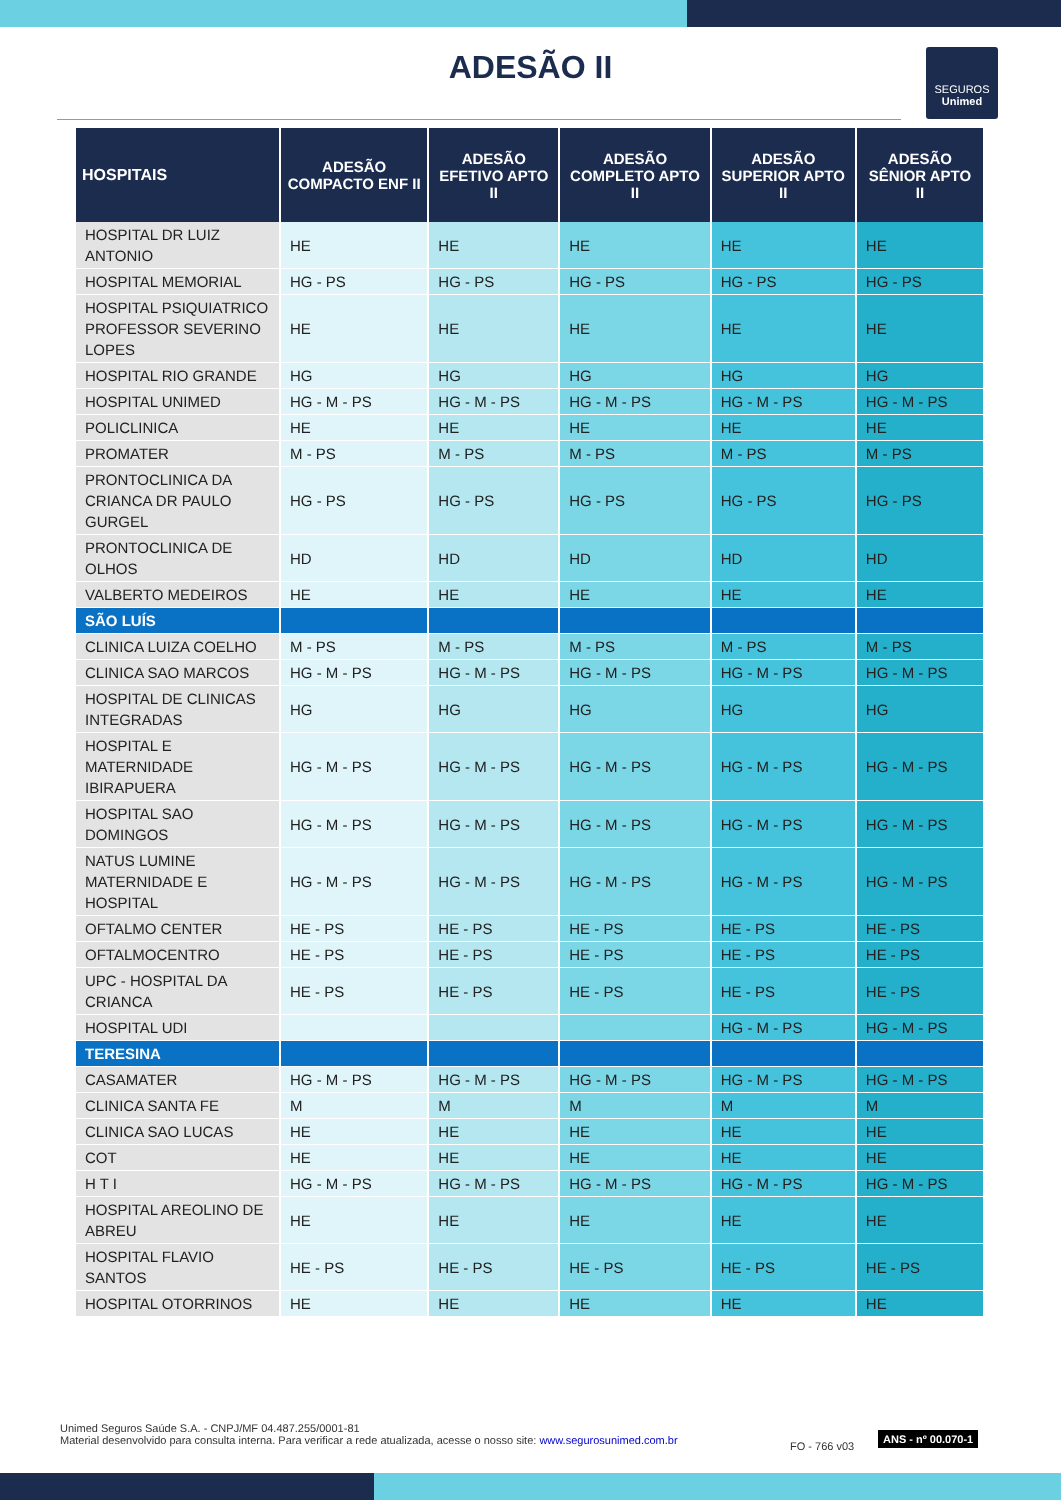ADESÃO II
SEGUROS
Unimed
| HOSPITAIS | ADESÃO COMPACTO ENF II | ADESÃO EFETIVO APTO II | ADESÃO COMPLETO APTO II | ADESÃO SUPERIOR APTO II | ADESÃO SÊNIOR APTO II |
| --- | --- | --- | --- | --- | --- |
| HOSPITAL DR LUIZ ANTONIO | HE | HE | HE | HE | HE |
| HOSPITAL MEMORIAL | HG - PS | HG - PS | HG - PS | HG - PS | HG - PS |
| HOSPITAL PSIQUIATRICO PROFESSOR SEVERINO LOPES | HE | HE | HE | HE | HE |
| HOSPITAL RIO GRANDE | HG | HG | HG | HG | HG |
| HOSPITAL UNIMED | HG - M - PS | HG - M - PS | HG - M - PS | HG - M - PS | HG - M - PS |
| POLICLINICA | HE | HE | HE | HE | HE |
| PROMATER | M - PS | M - PS | M - PS | M - PS | M - PS |
| PRONTOCLINICA DA CRIANCA DR PAULO GURGEL | HG - PS | HG - PS | HG - PS | HG - PS | HG - PS |
| PRONTOCLINICA DE OLHOS | HD | HD | HD | HD | HD |
| VALBERTO MEDEIROS | HE | HE | HE | HE | HE |
| SÃO LUÍS | | | | | |
| CLINICA LUIZA COELHO | M - PS | M - PS | M - PS | M - PS | M - PS |
| CLINICA SAO MARCOS | HG - M - PS | HG - M - PS | HG - M - PS | HG - M - PS | HG - M - PS |
| HOSPITAL DE CLINICAS INTEGRADAS | HG | HG | HG | HG | HG |
| HOSPITAL E MATERNIDADE IBIRAPUERA | HG - M - PS | HG - M - PS | HG - M - PS | HG - M - PS | HG - M - PS |
| HOSPITAL SAO DOMINGOS | HG - M - PS | HG - M - PS | HG - M - PS | HG - M - PS | HG - M - PS |
| NATUS LUMINE MATERNIDADE E HOSPITAL | HG - M - PS | HG - M - PS | HG - M - PS | HG - M - PS | HG - M - PS |
| OFTALMO CENTER | HE - PS | HE - PS | HE - PS | HE - PS | HE - PS |
| OFTALMOCENTRO | HE - PS | HE - PS | HE - PS | HE - PS | HE - PS |
| UPC - HOSPITAL DA CRIANCA | HE - PS | HE - PS | HE - PS | HE - PS | HE - PS |
| HOSPITAL UDI | | | | HG - M - PS | HG - M - PS |
| TERESINA | | | | | |
| CASAMATER | HG - M - PS | HG - M - PS | HG - M - PS | HG - M - PS | HG - M - PS |
| CLINICA SANTA FE | M | M | M | M | M |
| CLINICA SAO LUCAS | HE | HE | HE | HE | HE |
| COT | HE | HE | HE | HE | HE |
| H T I | HG - M - PS | HG - M - PS | HG - M - PS | HG - M - PS | HG - M - PS |
| HOSPITAL AREOLINO DE ABREU | HE | HE | HE | HE | HE |
| HOSPITAL FLAVIO SANTOS | HE - PS | HE - PS | HE - PS | HE - PS | HE - PS |
| HOSPITAL OTORRINOS | HE | HE | HE | HE | HE |
Unimed Seguros Saúde S.A. - CNPJ/MF 04.487.255/0001-81
Material desenvolvido para consulta interna. Para verificar a rede atualizada, acesse o nosso site: www.segurosunimed.com.br
FO - 766 v03
ANS - nº 00.070-1